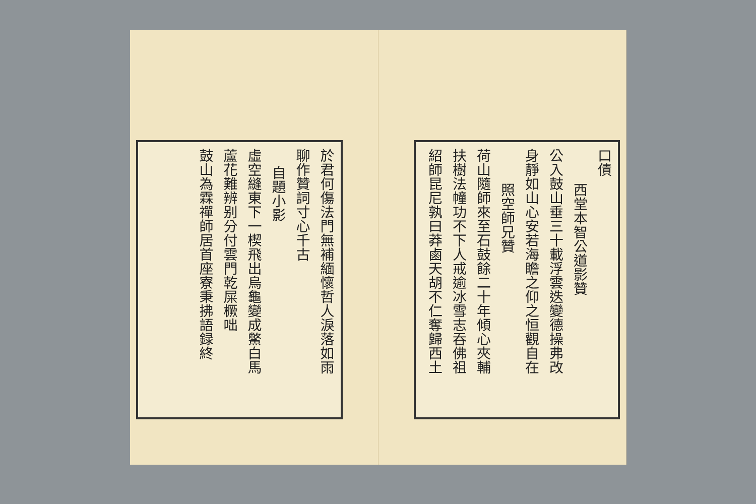於君何傷法門無補緬懷哲人淚落如雨
聊作贊詞寸心千古
自題小影
虛空縫東下一楔飛出烏龜變成鱉白馬
蘆花難辨别分付雲門乾屎橛咄
鼓山為霖禪師居首座寮秉拂語録終
口債
西堂本智公道影贊
公入鼓山垂三十載浮雲迭變德操弗改
身靜如山心安若海瞻之仰之恒觀自在
照空師兄贊
荷山隨師來至石鼓餘二十年傾心夾輔
扶樹法幢功不下人戒逾冰雪志吞佛祖
紹師昆尼孰曰莽鹵天胡不仁奪歸西土